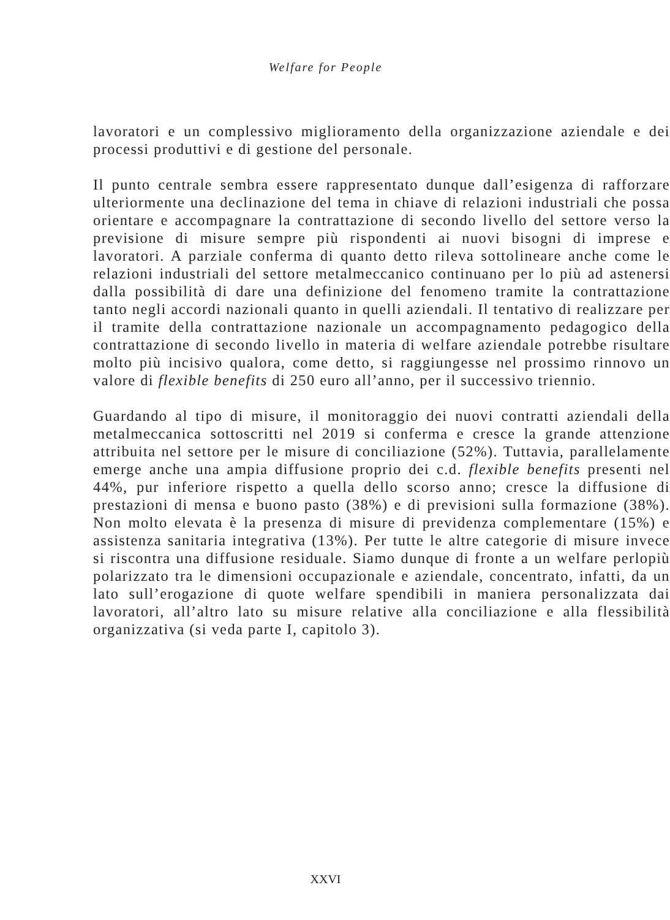Welfare for People
lavoratori e un complessivo miglioramento della organizzazione aziendale e dei processi produttivi e di gestione del personale.
Il punto centrale sembra essere rappresentato dunque dall’esigenza di rafforzare ulteriormente una declinazione del tema in chiave di relazioni industriali che possa orientare e accompagnare la contrattazione di secondo livello del settore verso la previsione di misure sempre più rispondenti ai nuovi bisogni di imprese e lavoratori. A parziale conferma di quanto detto rileva sottolineare anche come le relazioni industriali del settore metalmeccanico continuano per lo più ad astenersi dalla possibilità di dare una definizione del fenomeno tramite la contrattazione tanto negli accordi nazionali quanto in quelli aziendali. Il tentativo di realizzare per il tramite della contrattazione nazionale un accompagnamento pedagogico della contrattazione di secondo livello in materia di welfare aziendale potrebbe risultare molto più incisivo qualora, come detto, si raggiungesse nel prossimo rinnovo un valore di flexible benefits di 250 euro all’anno, per il successivo triennio.
Guardando al tipo di misure, il monitoraggio dei nuovi contratti aziendali della metalmeccanica sottoscritti nel 2019 si conferma e cresce la grande attenzione attribuita nel settore per le misure di conciliazione (52%). Tuttavia, parallelamente emerge anche una ampia diffusione proprio dei c.d. flexible benefits presenti nel 44%, pur inferiore rispetto a quella dello scorso anno; cresce la diffusione di prestazioni di mensa e buono pasto (38%) e di previsioni sulla formazione (38%). Non molto elevata è la presenza di misure di previdenza complementare (15%) e assistenza sanitaria integrativa (13%). Per tutte le altre categorie di misure invece si riscontra una diffusione residuale. Siamo dunque di fronte a un welfare perlopiù polarizzato tra le dimensioni occupazionale e aziendale, concentrato, infatti, da un lato sull’erogazione di quote welfare spendibili in maniera personalizzata dai lavoratori, all’altro lato su misure relative alla conciliazione e alla flessibilità organizzativa (si veda parte I, capitolo 3).
XXVI